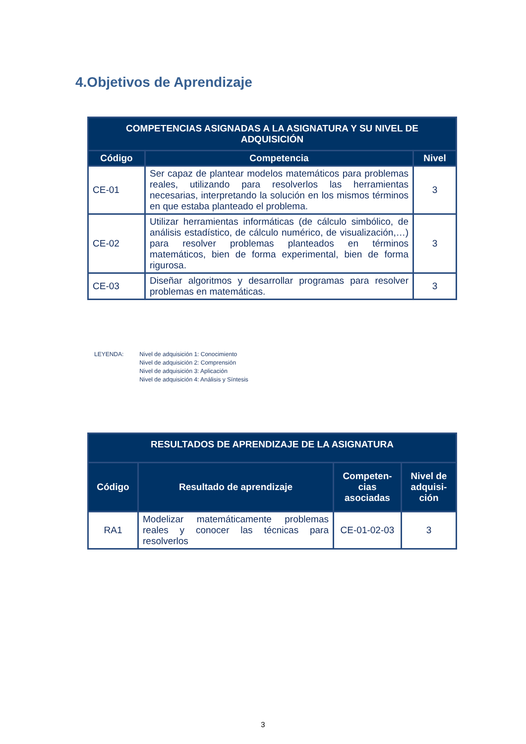4.Objetivos de Aprendizaje
| COMPETENCIAS ASIGNADAS A LA ASIGNATURA Y SU NIVEL DE ADQUISICIÓN | | |
| --- | --- | --- |
| Código | Competencia | Nivel |
| CE-01 | Ser capaz de plantear modelos matemáticos para problemas reales, utilizando para resolverlos las herramientas necesarias, interpretando la solución en los mismos términos en que estaba planteado el problema. | 3 |
| CE-02 | Utilizar herramientas informáticas (de cálculo simbólico, de análisis estadístico, de cálculo numérico, de visualización,…) para resolver problemas planteados en términos matemáticos, bien de forma experimental, bien de forma rigurosa. | 3 |
| CE-03 | Diseñar algoritmos y desarrollar programas para resolver problemas en matemáticas. | 3 |
LEYENDA: Nivel de adquisición 1: Conocimiento
Nivel de adquisición 2: Comprensión
Nivel de adquisición 3: Aplicación
Nivel de adquisición 4: Análisis y Síntesis
| RESULTADOS DE APRENDIZAJE DE LA ASIGNATURA | | | |
| --- | --- | --- | --- |
| Código | Resultado de aprendizaje | Competen- cias asociadas | Nivel de adquisi- ción |
| RA1 | Modelizar matemáticamente problemas reales y conocer las técnicas para resolverlos | CE-01-02-03 | 3 |
3